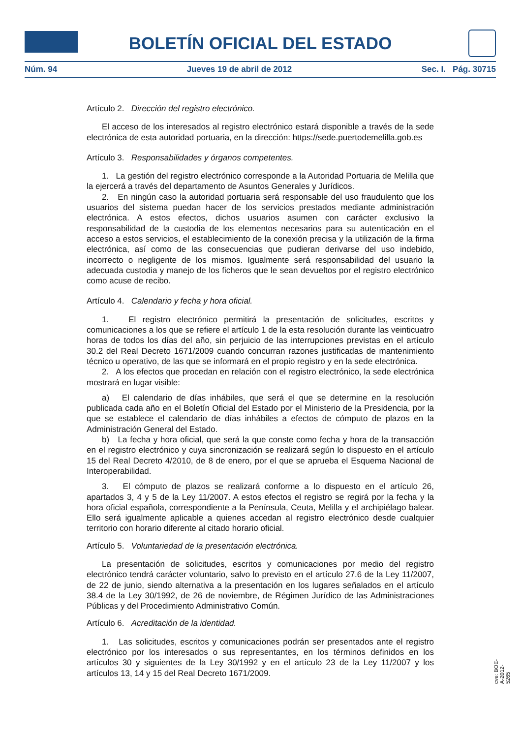BOLETÍN OFICIAL DEL ESTADO
Núm. 94 Jueves 19 de abril de 2012 Sec. I. Pág. 30715
Artículo 2. Dirección del registro electrónico.
El acceso de los interesados al registro electrónico estará disponible a través de la sede electrónica de esta autoridad portuaria, en la dirección: https://sede.puertodemelilla.gob.es
Artículo 3. Responsabilidades y órganos competentes.
1. La gestión del registro electrónico corresponde a la Autoridad Portuaria de Melilla que la ejercerá a través del departamento de Asuntos Generales y Jurídicos.
2. En ningún caso la autoridad portuaria será responsable del uso fraudulento que los usuarios del sistema puedan hacer de los servicios prestados mediante administración electrónica. A estos efectos, dichos usuarios asumen con carácter exclusivo la responsabilidad de la custodia de los elementos necesarios para su autenticación en el acceso a estos servicios, el establecimiento de la conexión precisa y la utilización de la firma electrónica, así como de las consecuencias que pudieran derivarse del uso indebido, incorrecto o negligente de los mismos. Igualmente será responsabilidad del usuario la adecuada custodia y manejo de los ficheros que le sean devueltos por el registro electrónico como acuse de recibo.
Artículo 4. Calendario y fecha y hora oficial.
1. El registro electrónico permitirá la presentación de solicitudes, escritos y comunicaciones a los que se refiere el artículo 1 de la esta resolución durante las veinticuatro horas de todos los días del año, sin perjuicio de las interrupciones previstas en el artículo 30.2 del Real Decreto 1671/2009 cuando concurran razones justificadas de mantenimiento técnico u operativo, de las que se informará en el propio registro y en la sede electrónica.
2. A los efectos que procedan en relación con el registro electrónico, la sede electrónica mostrará en lugar visible:
a) El calendario de días inhábiles, que será el que se determine en la resolución publicada cada año en el Boletín Oficial del Estado por el Ministerio de la Presidencia, por la que se establece el calendario de días inhábiles a efectos de cómputo de plazos en la Administración General del Estado.
b) La fecha y hora oficial, que será la que conste como fecha y hora de la transacción en el registro electrónico y cuya sincronización se realizará según lo dispuesto en el artículo 15 del Real Decreto 4/2010, de 8 de enero, por el que se aprueba el Esquema Nacional de Interoperabilidad.
3. El cómputo de plazos se realizará conforme a lo dispuesto en el artículo 26, apartados 3, 4 y 5 de la Ley 11/2007. A estos efectos el registro se regirá por la fecha y la hora oficial española, correspondiente a la Península, Ceuta, Melilla y el archipiélago balear. Ello será igualmente aplicable a quienes accedan al registro electrónico desde cualquier territorio con horario diferente al citado horario oficial.
Artículo 5. Voluntariedad de la presentación electrónica.
La presentación de solicitudes, escritos y comunicaciones por medio del registro electrónico tendrá carácter voluntario, salvo lo previsto en el artículo 27.6 de la Ley 11/2007, de 22 de junio, siendo alternativa a la presentación en los lugares señalados en el artículo 38.4 de la Ley 30/1992, de 26 de noviembre, de Régimen Jurídico de las Administraciones Públicas y del Procedimiento Administrativo Común.
Artículo 6. Acreditación de la identidad.
1. Las solicitudes, escritos y comunicaciones podrán ser presentados ante el registro electrónico por los interesados o sus representantes, en los términos definidos en los artículos 30 y siguientes de la Ley 30/1992 y en el artículo 23 de la Ley 11/2007 y los artículos 13, 14 y 15 del Real Decreto 1671/2009.
cve: BOE-A-2012-5265